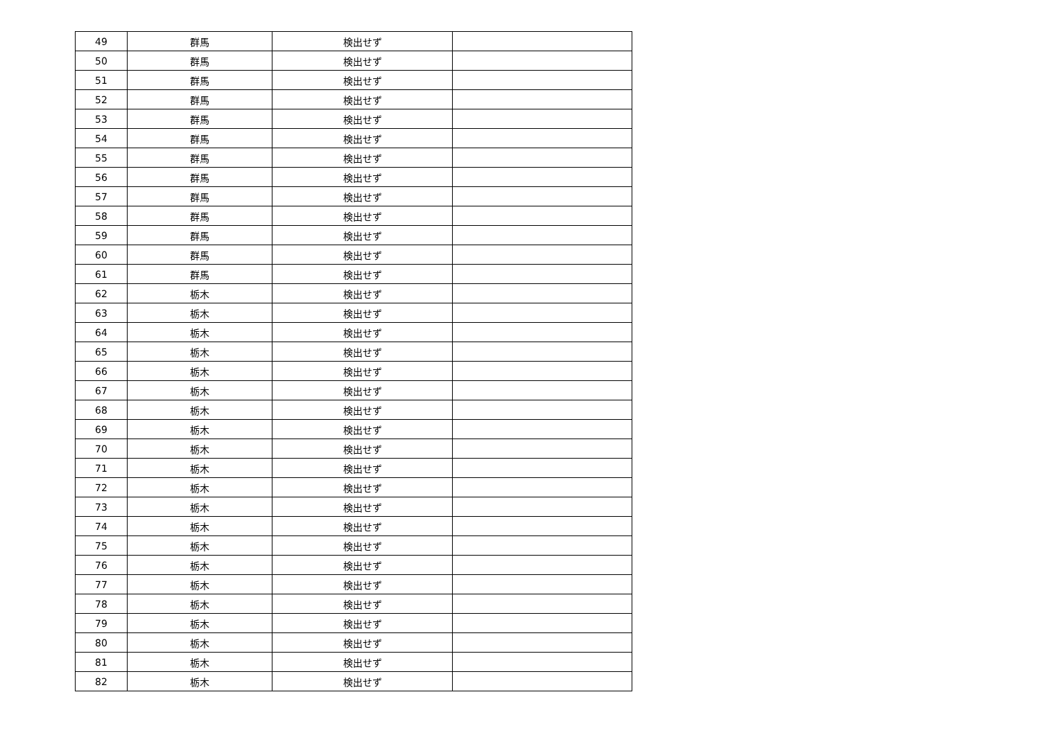| 49 | 群馬 | 検出せず | |
| 50 | 群馬 | 検出せず | |
| 51 | 群馬 | 検出せず | |
| 52 | 群馬 | 検出せず | |
| 53 | 群馬 | 検出せず | |
| 54 | 群馬 | 検出せず | |
| 55 | 群馬 | 検出せず | |
| 56 | 群馬 | 検出せず | |
| 57 | 群馬 | 検出せず | |
| 58 | 群馬 | 検出せず | |
| 59 | 群馬 | 検出せず | |
| 60 | 群馬 | 検出せず | |
| 61 | 群馬 | 検出せず | |
| 62 | 栃木 | 検出せず | |
| 63 | 栃木 | 検出せず | |
| 64 | 栃木 | 検出せず | |
| 65 | 栃木 | 検出せず | |
| 66 | 栃木 | 検出せず | |
| 67 | 栃木 | 検出せず | |
| 68 | 栃木 | 検出せず | |
| 69 | 栃木 | 検出せず | |
| 70 | 栃木 | 検出せず | |
| 71 | 栃木 | 検出せず | |
| 72 | 栃木 | 検出せず | |
| 73 | 栃木 | 検出せず | |
| 74 | 栃木 | 検出せず | |
| 75 | 栃木 | 検出せず | |
| 76 | 栃木 | 検出せず | |
| 77 | 栃木 | 検出せず | |
| 78 | 栃木 | 検出せず | |
| 79 | 栃木 | 検出せず | |
| 80 | 栃木 | 検出せず | |
| 81 | 栃木 | 検出せず | |
| 82 | 栃木 | 検出せず | |